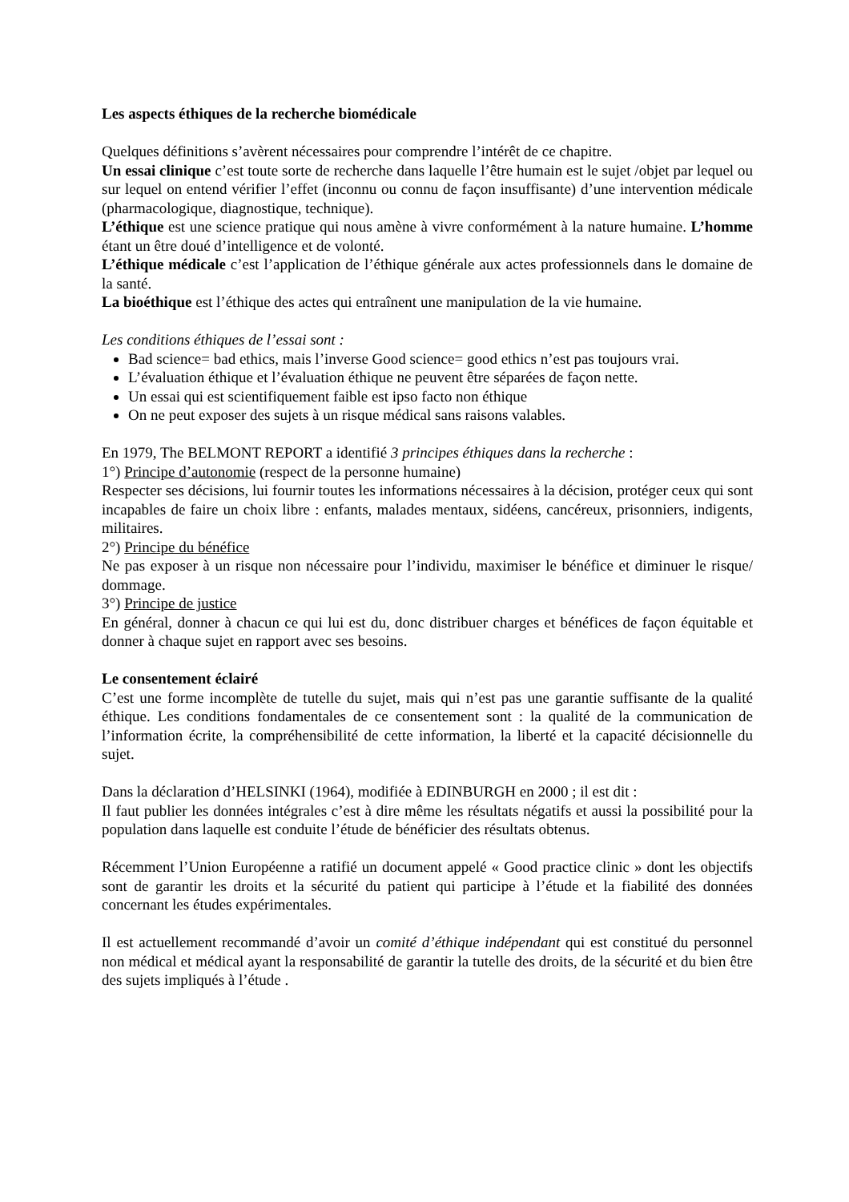Les aspects éthiques de la recherche biomédicale
Quelques définitions s’avèrent nécessaires pour comprendre l’intérêt de ce chapitre.
Un essai clinique c’est toute sorte de recherche dans laquelle l’être humain est le sujet /objet par lequel ou sur lequel on entend vérifier l’effet (inconnu ou connu de façon insuffisante) d’une intervention médicale (pharmacologique, diagnostique, technique).
L’éthique est une science pratique qui nous amène à vivre conformément à la nature humaine. L’homme étant un être doué d’intelligence et de volonté.
L’éthique médicale c’est l’application de l’éthique générale aux actes professionnels dans le domaine de la santé.
La bioéthique est l’éthique des actes qui entraînent une manipulation de la vie humaine.
Les conditions éthiques de l’essai sont :
Bad science= bad ethics, mais l’inverse Good science= good ethics n’est pas toujours vrai.
L’évaluation éthique et l’évaluation éthique ne peuvent être séparées de façon nette.
Un essai qui est scientifiquement faible est ipso facto non éthique
On ne peut exposer des sujets à un risque médical sans raisons valables.
En 1979, The BELMONT REPORT a identifié 3 principes éthiques dans la recherche :
1°) Principe d’autonomie (respect de la personne humaine)
Respecter ses décisions, lui fournir toutes les informations nécessaires à la décision, protéger ceux qui sont incapables de faire un choix libre : enfants, malades mentaux, sidéens, cancéreux, prisonniers, indigents, militaires.
2°) Principe du bénéfice
Ne pas exposer à un risque non nécessaire pour l’individu, maximiser le bénéfice et diminuer le risque/ dommage.
3°) Principe de justice
En général, donner à chacun ce qui lui est du, donc distribuer charges et bénéfices de façon équitable et donner à chaque sujet en rapport avec ses besoins.
Le consentement éclairé
C’est une forme incomplète de tutelle du sujet, mais qui n’est pas une garantie suffisante de la qualité éthique. Les conditions fondamentales de ce consentement sont : la qualité de la communication de l’information écrite, la compréhensibilité de cette information, la liberté et la capacité décisionnelle du sujet.
Dans la déclaration d’HELSINKI (1964), modifiée à EDINBURGH en 2000 ; il est dit :
Il faut publier les données intégrales c’est à dire même les résultats négatifs et aussi la possibilité pour la population dans laquelle est conduite l’étude de bénéficier des résultats obtenus.
Récemment l’Union Européenne a ratifié un document appelé « Good practice clinic » dont les objectifs sont de garantir les droits et la sécurité du patient qui participe à l’étude et la fiabilité des données concernant les études expérimentales.
Il est actuellement recommandé d’avoir un comité d’éthique indépendant qui est constitué du personnel non médical et médical ayant la responsabilité de garantir la tutelle des droits, de la sécurité et du bien être des sujets impliqués à l’étude .